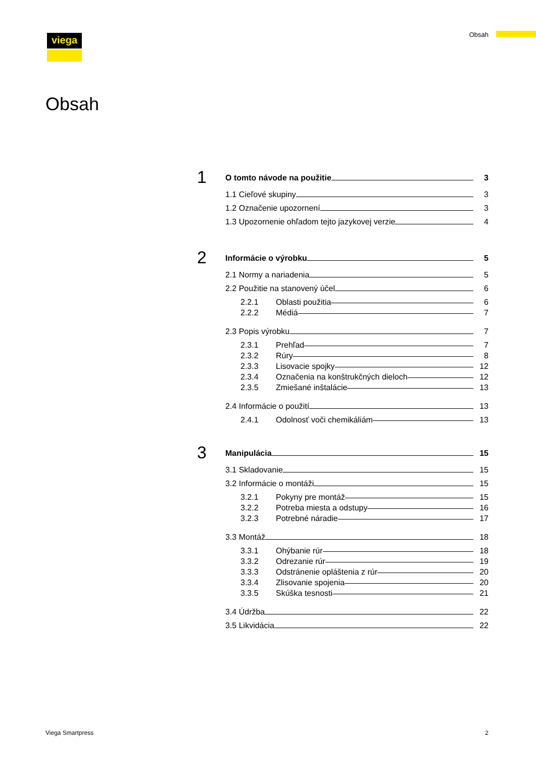viega Obsah
Obsah
1
O tomto návode na použitie 3
1.1 Cieľové skupiny 3
1.2 Označenie upozornení 3
1.3 Upozornenie ohľadom tejto jazykovej verzie 4
2
Informácie o výrobku 5
2.1 Normy a nariadenia 5
2.2 Použitie na stanovený účel 6
2.2.1 Oblasti použitia 6
2.2.2 Médiá 7
2.3 Popis výrobku 7
2.3.1 Prehľad 7
2.3.2 Rúry 8
2.3.3 Lisovacie spojky 12
2.3.4 Označenia na konštrukčných dieloch 12
2.3.5 Zmiešané inštalácie 13
2.4 Informácie o použití 13
2.4.1 Odolnosť voči chemikáliám 13
3
Manipulácia 15
3.1 Skladovanie 15
3.2 Informácie o montáži 15
3.2.1 Pokyny pre montáž 15
3.2.2 Potreba miesta a odstupy 16
3.2.3 Potrebné náradie 17
3.3 Montáž 18
3.3.1 Ohýbanie rúr 18
3.3.2 Odrezanie rúr 19
3.3.3 Odstránenie opláštenia z rúr 20
3.3.4 Zlisovanie spojenia 20
3.3.5 Skúška tesnosti 21
3.4 Údržba 22
3.5 Likvidácia 22
Viega Smartpress 2